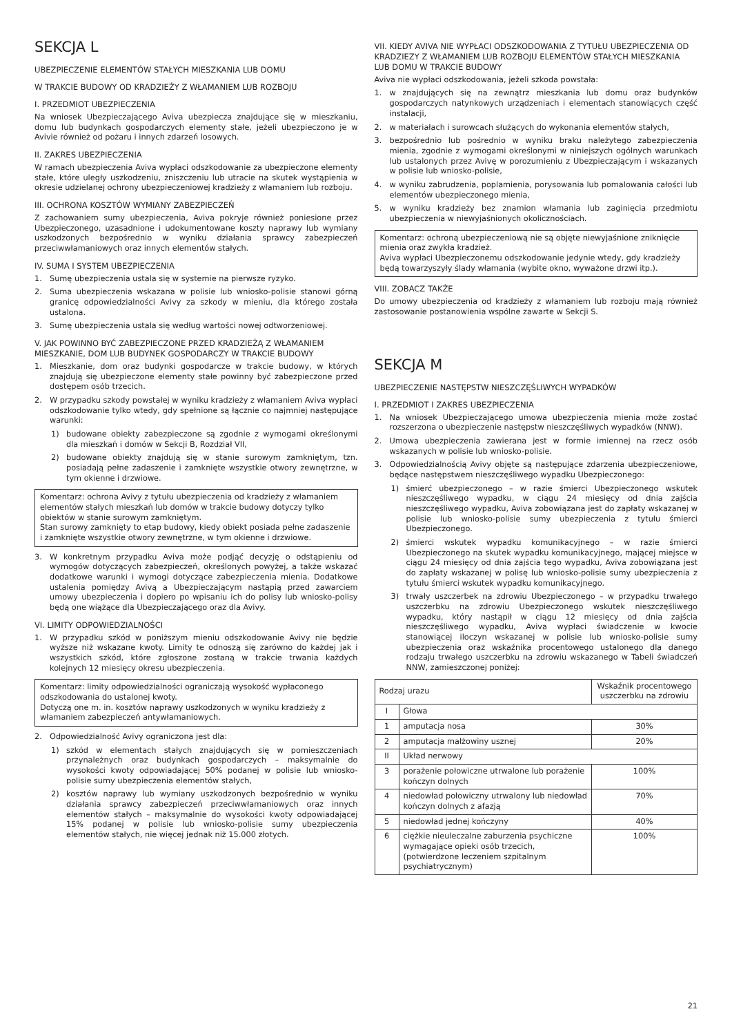SEKCJA L
UBEZPIECZENIE ELEMENTÓW STAŁYCH MIESZKANIA LUB DOMU
W TRAKCIE BUDOWY OD KRADZIEŻY Z WŁAMANIEM LUB ROZBOJU
I. PRZEDMIOT UBEZPIECZENIA
Na wniosek Ubezpieczającego Aviva ubezpiecza znajdujące się w mieszkaniu, domu lub budynkach gospodarczych elementy stałe, jeżeli ubezpieczono je w Avivie również od pożaru i innych zdarzeń losowych.
II. ZAKRES UBEZPIECZENIA
W ramach ubezpieczenia Aviva wypłaci odszkodowanie za ubezpieczone elementy stałe, które uległy uszkodzeniu, zniszczeniu lub utracie na skutek wystąpienia w okresie udzielanej ochrony ubezpieczeniowej kradzieży z włamaniem lub rozboju.
III. OCHRONA KOSZTÓW WYMIANY ZABEZPIECZEŃ
Z zachowaniem sumy ubezpieczenia, Aviva pokryje również poniesione przez Ubezpieczonego, uzasadnione i udokumentowane koszty naprawy lub wymiany uszkodzonych bezpośrednio w wyniku działania sprawcy zabezpieczeń przeciwwłamaniowych oraz innych elementów stałych.
IV. SUMA I SYSTEM UBEZPIECZENIA
1. Sumę ubezpieczenia ustala się w systemie na pierwsze ryzyko.
2. Suma ubezpieczenia wskazana w polisie lub wniosko-polisie stanowi górną granicę odpowiedzialności Avivy za szkody w mieniu, dla którego została ustalona.
3. Sumę ubezpieczenia ustala się według wartości nowej odtworzeniowej.
V. JAK POWINNO BYĆ ZABEZPIECZONE PRZED KRADZIEŻĄ Z WŁAMANIEM MIESZKANIE, DOM LUB BUDYNEK GOSPODARCZY W TRAKCIE BUDOWY
1. Mieszkanie, dom oraz budynki gospodarcze w trakcie budowy, w których znajdują się ubezpieczone elementy stałe powinny być zabezpieczone przed dostępem osób trzecich.
2. W przypadku szkody powstałej w wyniku kradzieży z włamaniem Aviva wypłaci odszkodowanie tylko wtedy, gdy spełnione są łącznie co najmniej następujące warunki:
1) budowane obiekty zabezpieczone są zgodnie z wymogami określonymi dla mieszkań i domów w Sekcji B, Rozdział VII,
2) budowane obiekty znajdują się w stanie surowym zamkniętym, tzn. posiadają pełne zadaszenie i zamknięte wszystkie otwory zewnętrzne, w tym okienne i drzwiowe.
Komentarz: ochrona Avivy z tytułu ubezpieczenia od kradzieży z włamaniem elementów stałych mieszkań lub domów w trakcie budowy dotyczy tylko obiektów w stanie surowym zamkniętym.
Stan surowy zamknięty to etap budowy, kiedy obiekt posiada pełne zadaszenie i zamknięte wszystkie otwory zewnętrzne, w tym okienne i drzwiowe.
3. W konkretnym przypadku Aviva może podjąć decyzję o odstąpieniu od wymogów dotyczących zabezpieczeń, określonych powyżej, a także wskazać dodatkowe warunki i wymogi dotyczące zabezpieczenia mienia. Dodatkowe ustalenia pomiędzy Avivą a Ubezpieczającym nastąpią przed zawarciem umowy ubezpieczenia i dopiero po wpisaniu ich do polisy lub wniosko-polisy będą one wiążące dla Ubezpieczającego oraz dla Avivy.
VI. LIMITY ODPOWIEDZIALNOŚCI
1. W przypadku szkód w poniższym mieniu odszkodowanie Avivy nie będzie wyższe niż wskazane kwoty. Limity te odnoszą się zarówno do każdej jak i wszystkich szkód, które zgłoszone zostaną w trakcie trwania każdych kolejnych 12 miesięcy okresu ubezpieczenia.
Komentarz: limity odpowiedzialności ograniczają wysokość wypłaconego odszkodowania do ustalonej kwoty.
Dotyczą one m. in. kosztów naprawy uszkodzonych w wyniku kradzieży z włamaniem zabezpieczeń antywłamaniowych.
2. Odpowiedzialność Avivy ograniczona jest dla:
1) szkód w elementach stałych znajdujących się w pomieszczeniach przynależnych oraz budynkach gospodarczych – maksymalnie do wysokości kwoty odpowiadającej 50% podanej w polisie lub wniosko-polisie sumy ubezpieczenia elementów stałych,
2) kosztów naprawy lub wymiany uszkodzonych bezpośrednio w wyniku działania sprawcy zabezpieczeń przeciwwłamaniowych oraz innych elementów stałych – maksymalnie do wysokości kwoty odpowiadającej 15% podanej w polisie lub wniosko-polisie sumy ubezpieczenia elementów stałych, nie więcej jednak niż 15.000 złotych.
VII. KIEDY AVIVA NIE WYPŁACI ODSZKODOWANIA Z TYTUŁU UBEZPIECZENIA OD KRADZIEZY Z WŁAMANIEM LUB ROZBOJU ELEMENTÓW STAŁYCH MIESZKANIA LUB DOMU W TRAKCIE BUDOWY
Aviva nie wypłaci odszkodowania, jeżeli szkoda powstała:
1. w znajdujących się na zewnątrz mieszkania lub domu oraz budynków gospodarczych natynkowych urządzeniach i elementach stanowiących część instalacji,
2. w materiałach i surowcach służących do wykonania elementów stałych,
3. bezpośrednio lub pośrednio w wyniku braku należytego zabezpieczenia mienia, zgodnie z wymogami określonymi w niniejszych ogólnych warunkach lub ustalonych przez Avivę w porozumieniu z Ubezpieczającym i wskazanych w polisie lub wniosko-polisie,
4. w wyniku zabrudzenia, poplamienia, porysowania lub pomalowania całości lub elementów ubezpieczonego mienia,
5. w wyniku kradzieży bez znamion włamania lub zaginięcia przedmiotu ubezpieczenia w niewyjaśnionych okolicznościach.
Komentarz: ochroną ubezpieczeniową nie są objęte niewyjaśnione zniknięcie mienia oraz zwykła kradzież.
Aviva wypłaci Ubezpieczonemu odszkodowanie jedynie wtedy, gdy kradzieży będą towarzyszyły ślady włamania (wybite okno, wyważone drzwi itp.).
VIII. ZOBACZ TAKŻE
Do umowy ubezpieczenia od kradzieży z włamaniem lub rozboju mają również zastosowanie postanowienia wspólne zawarte w Sekcji S.
SEKCJA M
UBEZPIECZENIE NASTĘPSTW NIESZCZĘŚLIWYCH WYPADKÓW
I. PRZEDMIOT I ZAKRES UBEZPIECZENIA
1. Na wniosek Ubezpieczającego umowa ubezpieczenia mienia może zostać rozszerzona o ubezpieczenie następstw nieszczęśliwych wypadków (NNW).
2. Umowa ubezpieczenia zawierana jest w formie imiennej na rzecz osób wskazanych w polisie lub wniosko-polisie.
3. Odpowiedzialnością Avivy objęte są następujące zdarzenia ubezpieczeniowe, będące następstwem nieszczęśliwego wypadku Ubezpieczonego:
1) śmierć ubezpieczonego – w razie śmierci Ubezpieczonego wskutek nieszczęśliwego wypadku, w ciągu 24 miesięcy od dnia zajścia nieszczęśliwego wypadku, Aviva zobowiązana jest do zapłaty wskazanej w polisie lub wniosko-polisie sumy ubezpieczenia z tytułu śmierci Ubezpieczonego.
2) śmierci wskutek wypadku komunikacyjnego – w razie śmierci Ubezpieczonego na skutek wypadku komunikacyjnego, mającej miejsce w ciągu 24 miesięcy od dnia zajścia tego wypadku, Aviva zobowiązana jest do zapłaty wskazanej w polisę lub wniosko-polisie sumy ubezpieczenia z tytułu śmierci wskutek wypadku komunikacyjnego.
3) trwały uszczerbek na zdrowiu Ubezpieczonego – w przypadku trwałego uszczerbku na zdrowiu Ubezpieczonego wskutek nieszczęśliwego wypadku, który nastąpił w ciągu 12 miesięcy od dnia zajścia nieszczęśliwego wypadku, Aviva wypłaci świadczenie w kwocie stanowiącej iloczyn wskazanej w polisie lub wniosko-polisie sumy ubezpieczenia oraz wskaźnika procentowego ustalonego dla danego rodzaju trwałego uszczerbku na zdrowiu wskazanego w Tabeli świadczeń NNW, zamieszczonej poniżej:
| Rodzaj urazu | | Wskaźnik procentowego uszczerbku na zdrowiu |
| --- | --- | --- |
| I | Głowa | |
| 1 | amputacja nosa | 30% |
| 2 | amputacja małżowiny usznej | 20% |
| II | Układ nerwowy | |
| 3 | porażenie połowiczne utrwalone lub porażenie kończyn dolnych | 100% |
| 4 | niedowład połowiczny utrwalony lub niedowład kończyn dolnych z afazją | 70% |
| 5 | niedowład jednej kończyny | 40% |
| 6 | ciężkie nieuleczalne zaburzenia psychiczne wymagające opieki osób trzecich, (potwierdzone leczeniem szpitalnym psychiatrycznym) | 100% |
21